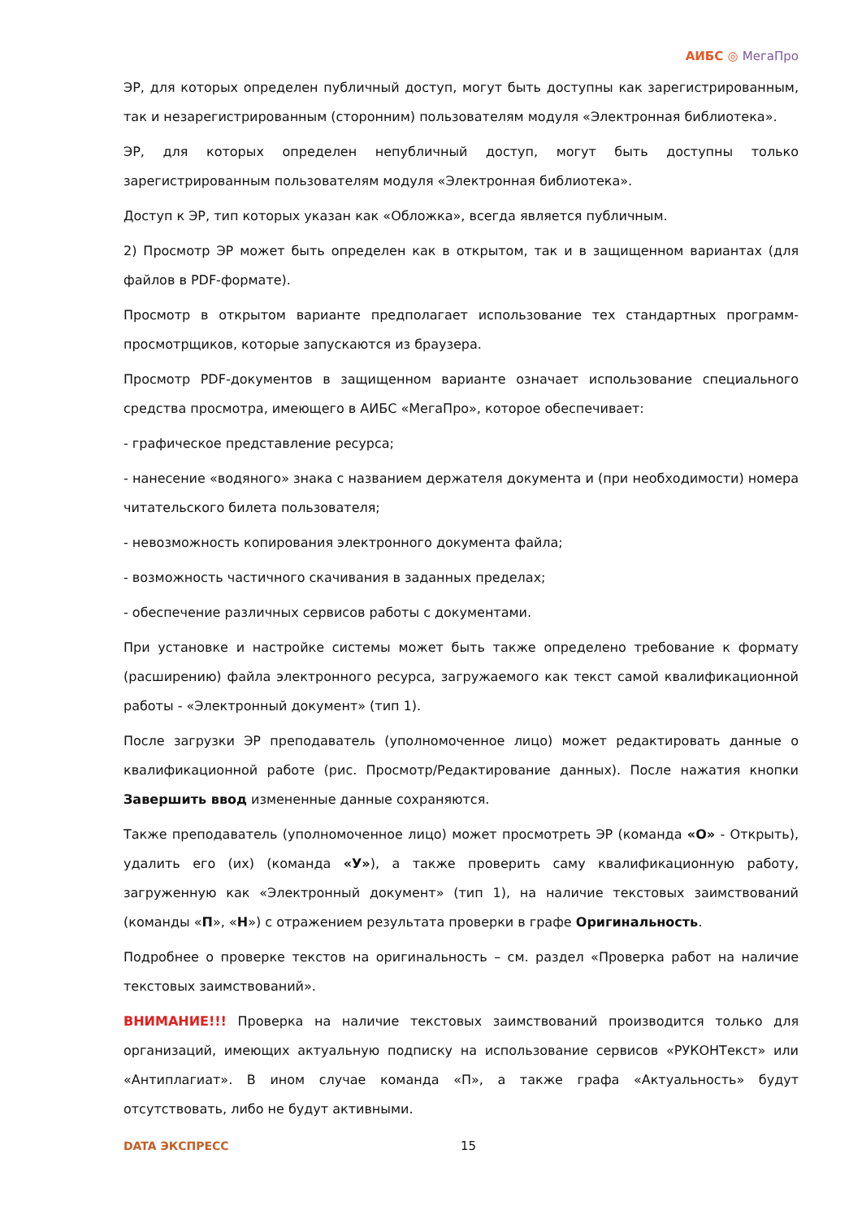АИБС ◎ МегаПро
ЭР, для которых определен публичный доступ, могут быть доступны как зарегистрированным, так и незарегистрированным (сторонним) пользователям модуля «Электронная библиотека».
ЭР, для которых определен непубличный доступ, могут быть доступны только зарегистрированным пользователям модуля «Электронная библиотека».
Доступ к ЭР, тип которых указан как «Обложка», всегда является публичным.
2) Просмотр ЭР может быть определен как в открытом, так и в защищенном вариантах (для файлов в PDF-формате).
Просмотр в открытом варианте предполагает использование тех стандартных программ-просмотрщиков, которые запускаются из браузера.
Просмотр PDF-документов в защищенном варианте означает использование специального средства просмотра, имеющего в АИБС «МегаПро», которое обеспечивает:
- графическое представление ресурса;
- нанесение «водяного» знака с названием держателя документа и (при необходимости) номера читательского билета пользователя;
- невозможность копирования электронного документа файла;
- возможность частичного скачивания в заданных пределах;
- обеспечение различных сервисов работы с документами.
При установке и настройке системы может быть также определено требование к формату (расширению) файла электронного ресурса, загружаемого как текст самой квалификационной работы - «Электронный документ» (тип 1).
После загрузки ЭР преподаватель (уполномоченное лицо) может редактировать данные о квалификационной работе (рис. Просмотр/Редактирование данных). После нажатия кнопки Завершить ввод измененные данные сохраняются.
Также преподаватель (уполномоченное лицо) может просмотреть ЭР (команда «О» - Открыть), удалить его (их) (команда «У»), а также проверить саму квалификационную работу, загруженную как «Электронный документ» (тип 1), на наличие текстовых заимствований (команды «П», «Н») с отражением результата проверки в графе Оригинальность.
Подробнее о проверке текстов на оригинальность – см. раздел «Проверка работ на наличие текстовых заимствований».
ВНИМАНИЕ!!! Проверка на наличие текстовых заимствований производится только для организаций, имеющих актуальную подписку на использование сервисов «РУКОНТекст» или «Антиплагиат». В ином случае команда «П», а также графа «Актуальность» будут отсутствовать, либо не будут активными.
DATA ЭКСПРЕСС 15